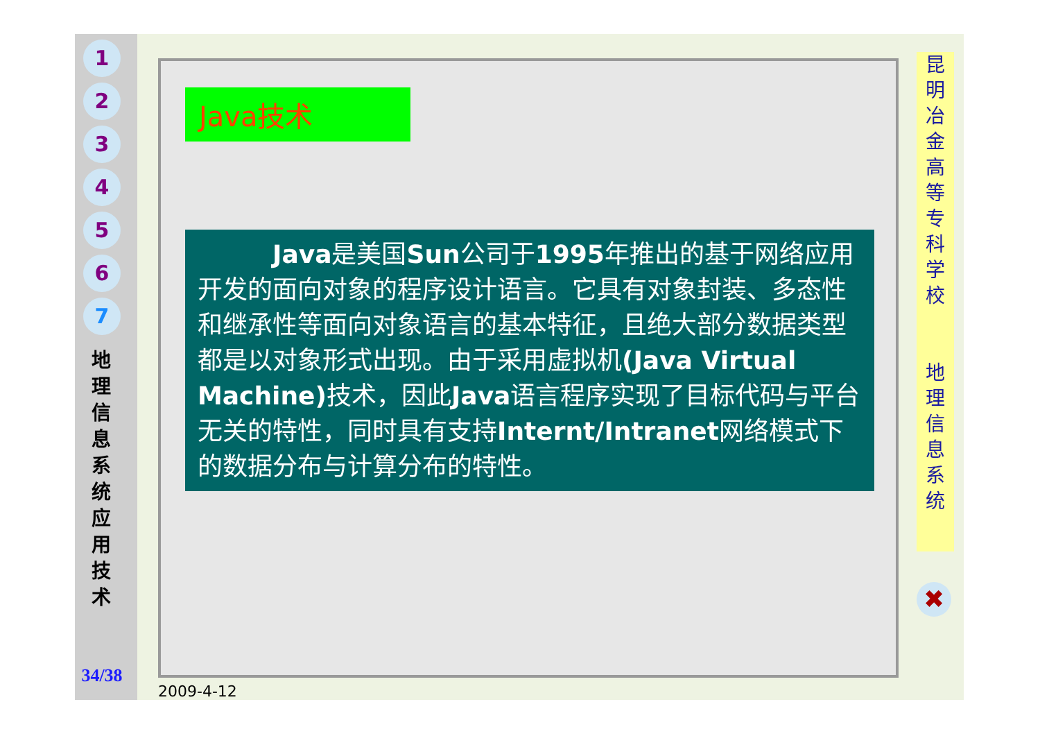1
2
3
4
5
6
7
地 理 信 息 系 统 应 用 技 术
34/38
Java技术
   Java是美国Sun公司于1995年推出的基于网络应用开发的面向对象的程序设计语言。它具有对象封装、多态性和继承性等面向对象语言的基本特征，且绝大部分数据类型都是以对象形式出现。由于采用虚拟机(Java Virtual Machine) 技术，因此Java语言程序实现了目标代码与平台无关的特性，同时具有支持Internt/Intranet网络模式下的数据分布与计算分布的特性。
昆
明
冶
金
高
等
专
科
学
校
地
理
信
息
系
统
✖
2009-4-12